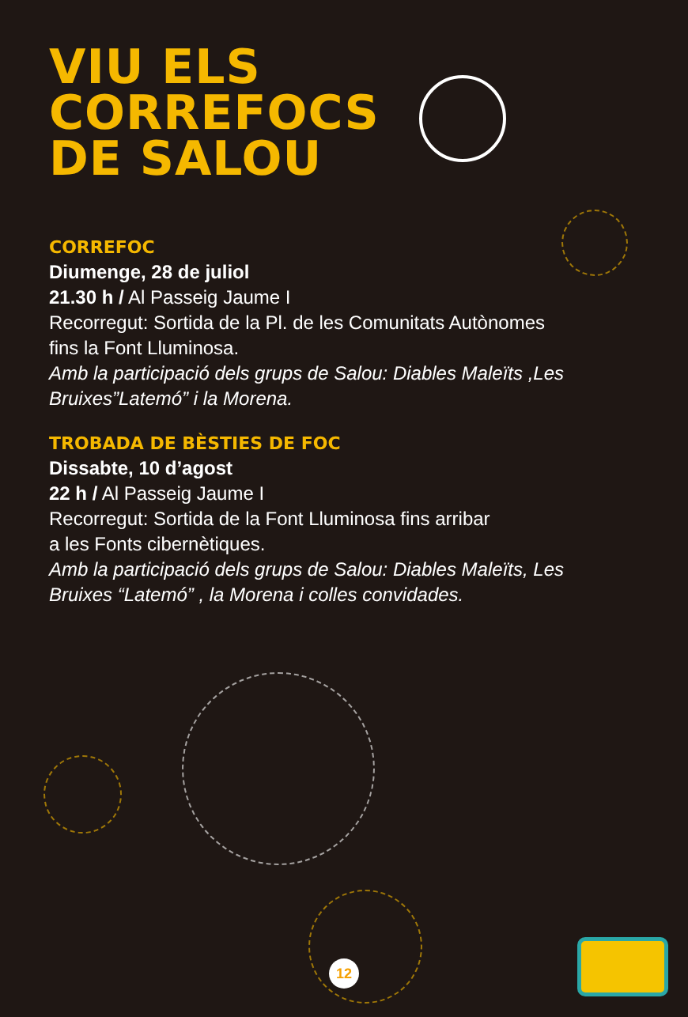VIU ELS
CORREFOCS
DE SALOU
CORREFOC
Diumenge, 28 de juliol
21.30 h / Al Passeig Jaume I
Recorregut: Sortida de la Pl. de les Comunitats Autònomes
fins la Font Lluminosa.
Amb la participació dels grups de Salou: Diables Maleïts ,Les
Bruixes”Latemó” i la Morena.
TROBADA DE BÈSTIES DE FOC
Dissabte, 10 d’agost
22 h / Al Passeig Jaume I
Recorregut: Sortida de la Font Lluminosa fins arribar
a les Fonts cibernètiques.
Amb la participació dels grups de Salou: Diables Maleïts, Les
Bruixes “Latemó” , la Morena i colles convidades.
12